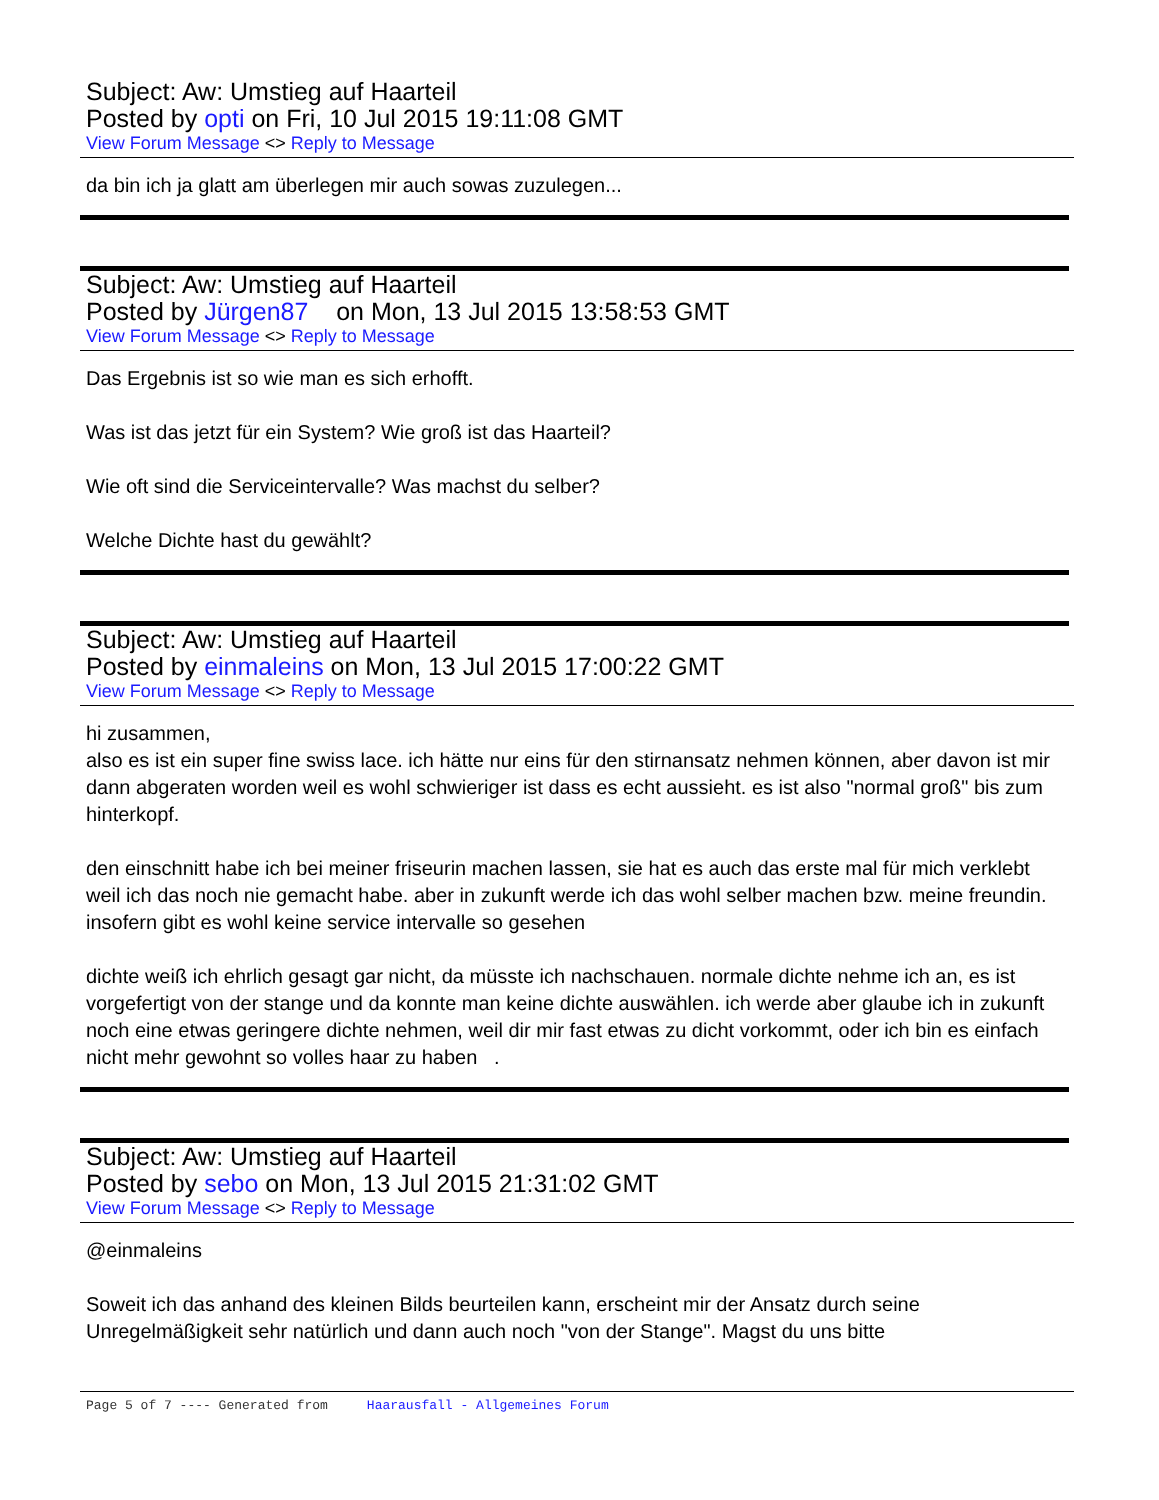Subject: Aw: Umstieg auf Haarteil
Posted by opti on Fri, 10 Jul 2015 19:11:08 GMT
View Forum Message <> Reply to Message
da bin ich ja glatt am überlegen mir auch sowas zuzulegen...
Subject: Aw: Umstieg auf Haarteil
Posted by Jürgen87 on Mon, 13 Jul 2015 13:58:53 GMT
View Forum Message <> Reply to Message
Das Ergebnis ist so wie man es sich erhofft.
Was ist das jetzt für ein System? Wie groß ist das Haarteil?
Wie oft sind die Serviceintervalle? Was machst du selber?
Welche Dichte hast du gewählt?
Subject: Aw: Umstieg auf Haarteil
Posted by einmaleins on Mon, 13 Jul 2015 17:00:22 GMT
View Forum Message <> Reply to Message
hi zusammen,
also es ist ein super fine swiss lace. ich hätte nur eins für den stirnansatz nehmen können, aber davon ist mir dann abgeraten worden weil es wohl schwieriger ist dass es echt aussieht. es ist also "normal groß" bis zum hinterkopf.
den einschnitt habe ich bei meiner friseurin machen lassen, sie hat es auch das erste mal für mich verklebt weil ich das noch nie gemacht habe. aber in zukunft werde ich das wohl selber machen bzw. meine freundin. insofern gibt es wohl keine service intervalle so gesehen
dichte weiß ich ehrlich gesagt gar nicht, da müsste ich nachschauen. normale dichte nehme ich an, es ist vorgefertigt von der stange und da konnte man keine dichte auswählen. ich werde aber glaube ich in zukunft noch eine etwas geringere dichte nehmen, weil dir mir fast etwas zu dicht vorkommt, oder ich bin es einfach nicht mehr gewohnt so volles haar zu haben .
Subject: Aw: Umstieg auf Haarteil
Posted by sebo on Mon, 13 Jul 2015 21:31:02 GMT
View Forum Message <> Reply to Message
@einmaleins
Soweit ich das anhand des kleinen Bilds beurteilen kann, erscheint mir der Ansatz durch seine Unregelmäßigkeit sehr natürlich und dann auch noch "von der Stange". Magst du uns bitte
Page 5 of 7 ---- Generated from Haarausfall - Allgemeines Forum